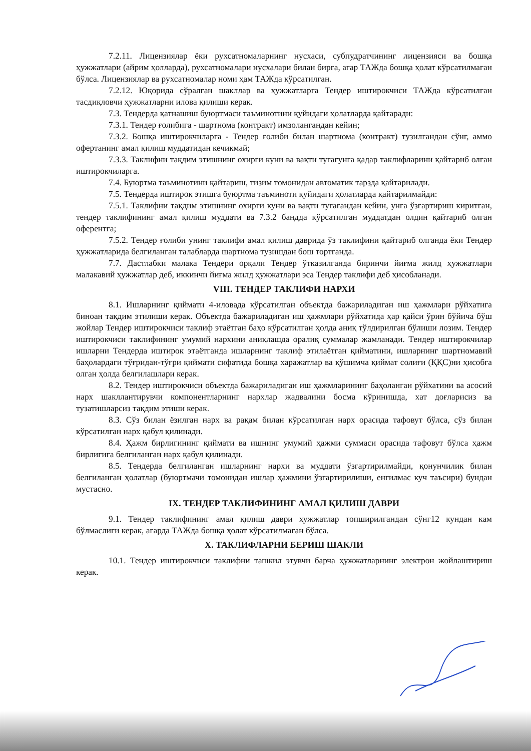7.2.11. Лицензиялар ёки рухсатномаларнинг нусхаси, субпудратчининг лицензияси ва бошқа ҳужжатлари (айрим ҳолларда), рухсатномалари нусхалари билан бирга, агар ТАЖда бошқа ҳолат кўрсатилмаган бўлса. Лицензиялар ва рухсатномалар номи ҳам ТАЖда кўрсатилган.
7.2.12. Юқорида сўралган шакллар ва ҳужжатларга Тендер иштирокчиси ТАЖда кўрсатилган тасдиқловчи ҳужжатларни илова қилиши керак.
7.3. Тендерда қатнашиш буюртмаси таъминотини қуйидаги ҳолатларда қайтаради:
7.3.1. Тендер ғолибига - шартнома (контракт) имзолангандан кейин;
7.3.2. Бошқа иштирокчиларга - Тендер ғолиби билан шартнома (контракт) тузилгандан сўнг, аммо офертанинг амал қилиш муддатидан кечикмай;
7.3.3. Таклифни тақдим этишнинг охирги куни ва вақти тугагунга қадар таклифларини қайтариб олган иштирокчиларга.
7.4. Буюртма таъминотини қайтариш, тизим томонидан автоматик тарзда қайтарилади.
7.5. Тендерда иштирок этишга буюртма таъминоти қуйидаги ҳолатларда қайтарилмайди:
7.5.1. Таклифни тақдим этишнинг охирги куни ва вақти тугагандан кейин, унга ўзгартириш киритган, тендер таклифининг амал қилиш муддати ва 7.3.2 бандда кўрсатилган муддатдан олдин қайтариб олган оферентга;
7.5.2. Тендер ғолиби унинг таклифи амал қилиш даврида ўз таклифини қайтариб олганда ёки Тендер ҳужжатларида белгиланган талабларда шартнома тузишдан бош тортганда.
7.7. Дастлабки малака Тендери орқали Тендер ўтказилганда биринчи йиғма жилд ҳужжатлари малакавий ҳужжатлар деб, иккинчи йиғма жилд ҳужжатлари эса Тендер таклифи деб ҳисобланади.
VIII. ТЕНДЕР ТАКЛИФИ НАРХИ
8.1. Ишларнинг қиймати 4-иловада кўрсатилган объектда бажариладиган иш ҳажмлари рўйхатига биноан тақдим этилиши керак. Объектда бажариладиган иш ҳажмлари рўйхатида ҳар қайси ўрин бўйича бўш жойлар Тендер иштирокчиси таклиф этаётган баҳо кўрсатилган ҳолда аниқ тўлдирилган бўлиши лозим. Тендер иштирокчиси таклифининг умумий нархини аниқлашда оралиқ суммалар жамланади. Тендер иштирокчилар ишларни Тендерда иштирок этаётганда ишларнинг таклиф этилаётган қийматини, ишларнинг шартномавий баҳолардаги тўғридан-тўғри қиймати сифатида бошқа харажатлар ва қўшимча қиймат солиғи (ҚҚС)ни ҳисобга олган ҳолда белгилашлари керак.
8.2. Тендер иштирокчиси объектда бажариладиган иш ҳажмларининг баҳоланган рўйхатини ва асосий нарх шакллантирувчи компонентларнинг нархлар жадвалини босма кўринишда, хат доғларисиз ва тузатишларсиз тақдим этиши керак.
8.3. Сўз билан ёзилган нарх ва рақам билан кўрсатилган нарх орасида тафовут бўлса, сўз билан кўрсатилган нарх қабул қилинади.
8.4. Ҳажм бирлигининг қиймати ва ишнинг умумий ҳажми суммаси орасида тафовут бўлса ҳажм бирлигига белгиланган нарх қабул қилинади.
8.5. Тендерда белгиланган ишларнинг нархи ва муддати ўзгартирилмайди, қонунчилик билан белгиланган ҳолатлар (буюртмачи томонидан ишлар ҳажмини ўзгартирилиши, енгилмас куч таъсири) бундан мустасно.
IX. ТЕНДЕР ТАКЛИФИНИНГ АМАЛ ҚИЛИШ ДАВРИ
9.1. Тендер таклифининг амал қилиш даври хужжатлар топширилгандан сўнг12 кундан кам бўлмаслиги керак, агарда ТАЖда бошқа ҳолат кўрсатилмаган бўлса.
X. ТАКЛИФЛАРНИ БЕРИШ ШАКЛИ
10.1. Тендер иштирокчиси таклифни ташкил этувчи барча ҳужжатларнинг электрон жойлаштириш керак.